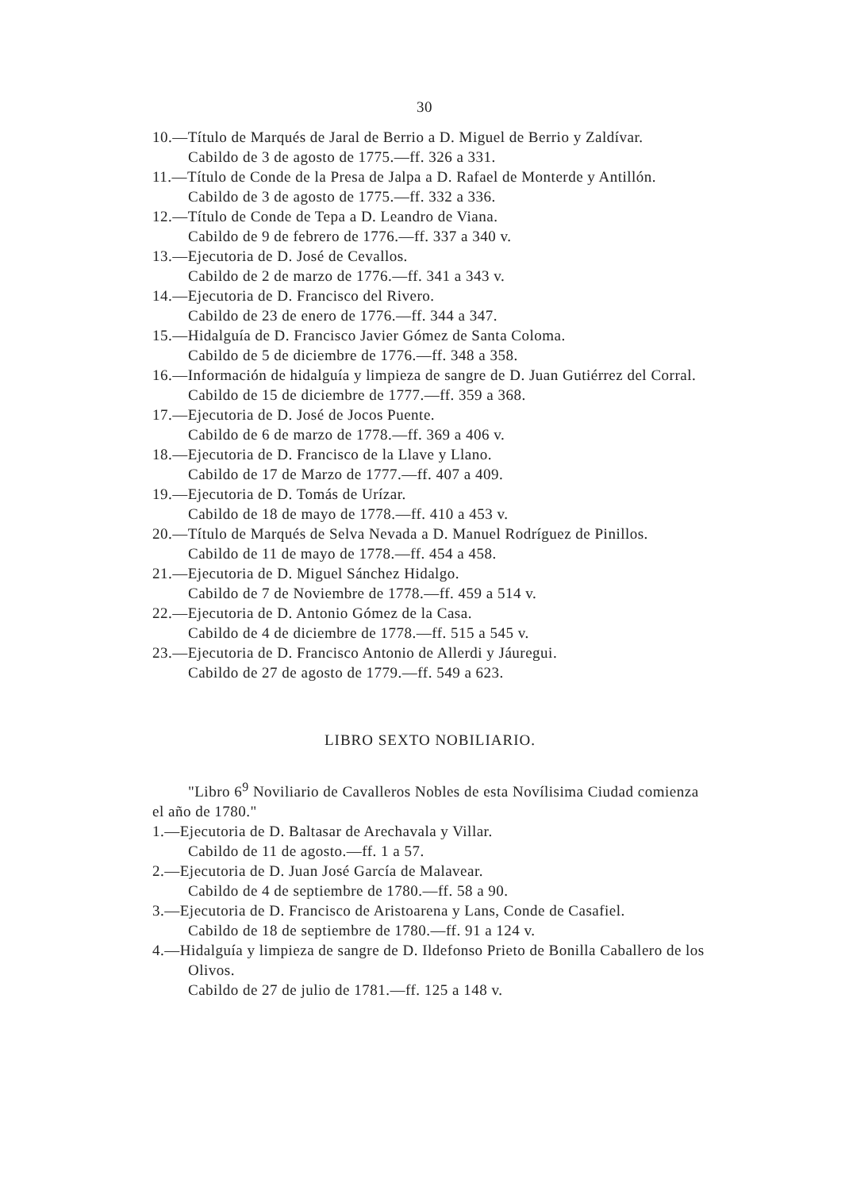30
10.—Título de Marqués de Jaral de Berrio a D. Miguel de Berrio y Zaldívar.
Cabildo de 3 de agosto de 1775.—ff. 326 a 331.
11.—Título de Conde de la Presa de Jalpa a D. Rafael de Monterde y Antillón.
Cabildo de 3 de agosto de 1775.—ff. 332 a 336.
12.—Título de Conde de Tepa a D. Leandro de Viana.
Cabildo de 9 de febrero de 1776.—ff. 337 a 340 v.
13.—Ejecutoria de D. José de Cevallos.
Cabildo de 2 de marzo de 1776.—ff. 341 a 343 v.
14.—Ejecutoria de D. Francisco del Rivero.
Cabildo de 23 de enero de 1776.—ff. 344 a 347.
15.—Hidalguía de D. Francisco Javier Gómez de Santa Coloma.
Cabildo de 5 de diciembre de 1776.—ff. 348 a 358.
16.—Información de hidalguía y limpieza de sangre de D. Juan Gutiérrez del Corral.
Cabildo de 15 de diciembre de 1777.—ff. 359 a 368.
17.—Ejecutoria de D. José de Jocos Puente.
Cabildo de 6 de marzo de 1778.—ff. 369 a 406 v.
18.—Ejecutoria de D. Francisco de la Llave y Llano.
Cabildo de 17 de Marzo de 1777.—ff. 407 a 409.
19.—Ejecutoria de D. Tomás de Urízar.
Cabildo de 18 de mayo de 1778.—ff. 410 a 453 v.
20.—Título de Marqués de Selva Nevada a D. Manuel Rodríguez de Pinillos.
Cabildo de 11 de mayo de 1778.—ff. 454 a 458.
21.—Ejecutoria de D. Miguel Sánchez Hidalgo.
Cabildo de 7 de Noviembre de 1778.—ff. 459 a 514 v.
22.—Ejecutoria de D. Antonio Gómez de la Casa.
Cabildo de 4 de diciembre de 1778.—ff. 515 a 545 v.
23.—Ejecutoria de D. Francisco Antonio de Allerdi y Jáuregui.
Cabildo de 27 de agosto de 1779.—ff. 549 a 623.
LIBRO SEXTO NOBILIARIO.
"Libro 6<sup>9</sup> Noviliario de Cavalleros Nobles de esta Novílisima Ciudad comienza el año de 1780."
1.—Ejecutoria de D. Baltasar de Arechavala y Villar.
Cabildo de 11 de agosto.—ff. 1 a 57.
2.—Ejecutoria de D. Juan José García de Malavear.
Cabildo de 4 de septiembre de 1780.—ff. 58 a 90.
3.—Ejecutoria de D. Francisco de Aristoarena y Lans, Conde de Casafiel.
Cabildo de 18 de septiembre de 1780.—ff. 91 a 124 v.
4.—Hidalguía y limpieza de sangre de D. Ildefonso Prieto de Bonilla Caballero de los Olivos.
Cabildo de 27 de julio de 1781.—ff. 125 a 148 v.